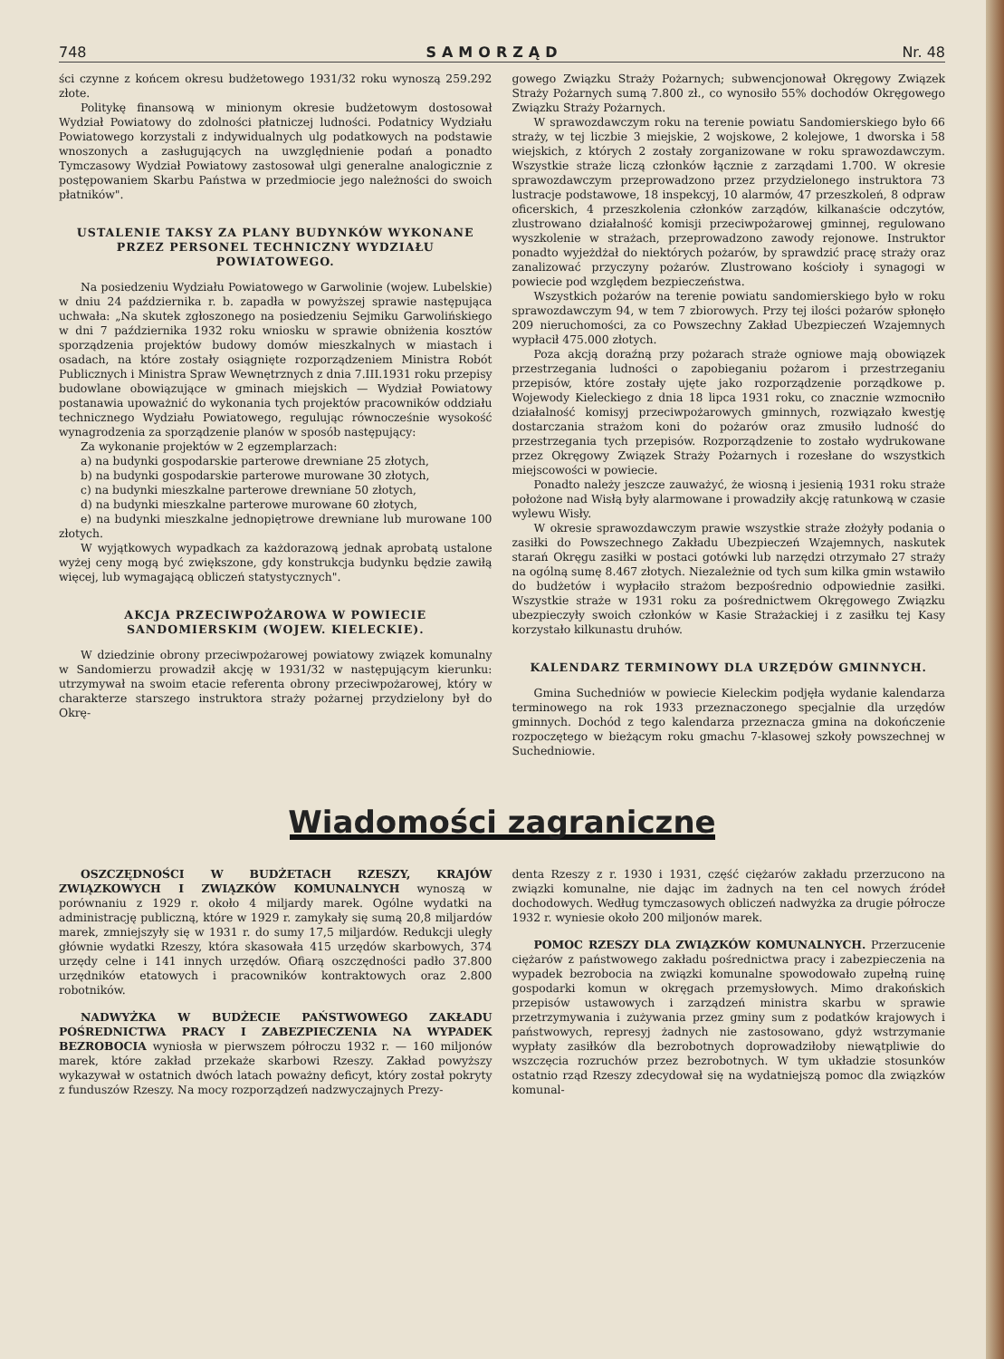748 SAMORZĄD Nr. 48
ści czynne z końcem okresu budżetowego 1931/32 roku wynoszą 259.292 złote.
Politykę finansową w minionym okresie budżetowym dostosował Wydział Powiatowy do zdolności płatniczej ludności. Podatnicy Wydziału Powiatowego korzystali z indywidualnych ulg podatkowych na podstawie wnoszonych a zasługujących na uwzględnienie podań a ponadto Tymczasowy Wydział Powiatowy zastosował ulgi generalne analogicznie z postępowaniem Skarbu Państwa w przedmiocie jego należności do swoich płatników".
USTALENIE TAKSY ZA PLANY BUDYNKÓW WYKONANE PRZEZ PERSONEL TECHNICZNY WYDZIAŁU POWIATOWEGO.
Na posiedzeniu Wydziału Powiatowego w Garwolinie (wojew. Lubelskie) w dniu 24 października r. b. zapadła w powyższej sprawie następująca uchwała: „Na skutek zgłoszonego na posiedzeniu Sejmiku Garwolińskiego w dni 7 października 1932 roku wniosku w sprawie obniżenia kosztów sporządzenia projektów budowy domów mieszkalnych w miastach i osadach, na które zostały osiągnięte rozporządzeniem Ministra Robót Publicznych i Ministra Spraw Wewnętrznych z dnia 7.III.1931 roku przepisy budowlane obowiązujące w gminach miejskich — Wydział Powiatowy postanawia upoważnić do wykonania tych projektów pracowników oddziału technicznego Wydziału Powiatowego, regulując równocześnie wysokość wynagrodzenia za sporządzenie planów w sposób następujący:
Za wykonanie projektów w 2 egzemplarzach:
a) na budynki gospodarskie parterowe drewniane 25 złotych,
b) na budynki gospodarskie parterowe murowane 30 złotych,
c) na budynki mieszkalne parterowe drewniane 50 złotych,
d) na budynki mieszkalne parterowe murowane 60 złotych,
e) na budynki mieszkalne jednopiętrowe drewniane lub murowane 100 złotych.
W wyjątkowych wypadkach za każdorazową jednak aprobatą ustalone wyżej ceny mogą być zwiększone, gdy konstrukcja budynku będzie zawiłą więcej, lub wymagającą obliczeń statystycznych".
AKCJA PRZECIWPOŻAROWA W POWIECIE SANDOMIERSKIM (WOJEW. KIELECKIE).
W dziedzinie obrony przeciwpożarowej powiatowy związek komunalny w Sandomierzu prowadził akcję w 1931/32 w następującym kierunku: utrzymywał na swoim etacie referenta obrony przeciwpożarowej, który w charakterze starszego instruktora straży pożarnej przydzielony był do Okrę-
gowego Związku Straży Pożarnych; subwencjonował Okręgowy Związek Straży Pożarnych sumą 7.800 zł., co wynosiło 55% dochodów Okręgowego Związku Straży Pożarnych.
W sprawozdawczym roku na terenie powiatu Sandomierskiego było 66 straży, w tej liczbie 3 miejskie, 2 wojskowe, 2 kolejowe, 1 dworska i 58 wiejskich, z których 2 zostały zorganizowane w roku sprawozdawczym. Wszystkie straże liczą członków łącznie z zarządami 1.700. W okresie sprawozdawczym przeprowadzono przez przydzielonego instruktora 73 lustracje podstawowe, 18 inspekcyj, 10 alarmów, 47 przeszkoleń, 8 odpraw oficerskich, 4 przeszkolenia członków zarządów, kilkanaście odczytów, zlustrowano działalność komisji przeciwpożarowej gminnej, regulowano wyszkolenie w strażach, przeprowadzono zawody rejonowe. Instruktor ponadto wyjeżdżał do niektórych pożarów, by sprawdzić pracę straży oraz zanalizować przyczyny pożarów. Zlustrowano kościoły i synagogi w powiecie pod względem bezpieczeństwa.
Wszystkich pożarów na terenie powiatu sandomierskiego było w roku sprawozdawczym 94, w tem 7 zbiorowych. Przy tej ilości pożarów spłonęło 209 nieruchomości, za co Powszechny Zakład Ubezpieczeń Wzajemnych wypłacił 475.000 złotych.
Poza akcją doraźną przy pożarach straże ogniowe mają obowiązek przestrzegania ludności o zapobieganiu pożarom i przestrzeganiu przepisów, które zostały ujęte jako rozporządzenie porządkowe p. Wojewody Kieleckiego z dnia 18 lipca 1931 roku, co znacznie wzmocniło działalność komisyj przeciwpożarowych gminnych, rozwiązało kwestję dostarczania strażom koni do pożarów oraz zmusiło ludność do przestrzegania tych przepisów. Rozporządzenie to zostało wydrukowane przez Okręgowy Związek Straży Pożarnych i rozesłane do wszystkich miejscowości w powiecie.
Ponadto należy jeszcze zauważyć, że wiosną i jesienią 1931 roku straże położone nad Wisłą były alarmowane i prowadziły akcję ratunkową w czasie wylewu Wisły.
W okresie sprawozdawczym prawie wszystkie straże złożyły podania o zasiłki do Powszechnego Zakładu Ubezpieczeń Wzajemnych, naskutek starań Okręgu zasiłki w postaci gotówki lub narzędzi otrzymało 27 straży na ogólną sumę 8.467 złotych. Niezależnie od tych sum kilka gmin wstawiło do budżetów i wypłaciło strażom bezpośrednio odpowiednie zasiłki. Wszystkie straże w 1931 roku za pośrednictwem Okręgowego Związku ubezpieczyły swoich członków w Kasie Strażackiej i z zasiłku tej Kasy korzystało kilkunastu druhów.
KALENDARZ TERMINOWY DLA URZĘDÓW GMINNYCH.
Gmina Suchedniów w powiecie Kieleckim podjęła wydanie kalendarza terminowego na rok 1933 przeznaczonego specjalnie dla urzędów gminnych. Dochód z tego kalendarza przeznacza gmina na dokończenie rozpoczętego w bieżącym roku gmachu 7-klasowej szkoły powszechnej w Suchedniowie.
Wiadomości zagraniczne
OSZCZĘDNOŚCI W BUDŻETACH RZESZY, KRAJÓW ZWIĄZKOWYCH I ZWIĄZKÓW KOMUNALNYCH wynoszą w porównaniu z 1929 r. około 4 miljardy marek. Ogólne wydatki na administrację publiczną, które w 1929 r. zamykały się sumą 20,8 miljardów marek, zmniejszyły się w 1931 r. do sumy 17,5 miljardów. Redukcji uległy głównie wydatki Rzeszy, która skasowała 415 urzędów skarbowych, 374 urzędy celne i 141 innych urzędów. Ofiarą oszczędności padło 37.800 urzędników etatowych i pracowników kontraktowych oraz 2.800 robotników.
NADWYŻKA W BUDŻECIE PAŃSTWOWEGO ZAKŁADU POŚREDNICTWA PRACY I ZABEZPIECZENIA NA WYPADEK BEZROBOCIA wyniosła w pierwszem półroczu 1932 r. — 160 miljonów marek, które zakład przekaże skarbowi Rzeszy. Zakład powyższy wykazywał w ostatnich dwóch latach poważny deficyt, który został pokryty z funduszów Rzeszy. Na mocy rozporządzeń nadzwyczajnych Prezy-
denta Rzeszy z r. 1930 i 1931, część ciężarów zakładu przerzucono na związki komunalne, nie dając im żadnych na ten cel nowych źródeł dochodowych. Według tymczasowych obliczeń nadwyżka za drugie półrocze 1932 r. wyniesie około 200 miljonów marek.
POMOC RZESZY DLA ZWIĄZKÓW KOMUNALNYCH. Przerzucenie ciężarów z państwowego zakładu pośrednictwa pracy i zabezpieczenia na wypadek bezrobocia na związki komunalne spowodowało zupełną ruinę gospodarki komun w okręgach przemysłowych. Mimo drakońskich przepisów ustawowych i zarządzeń ministra skarbu w sprawie przetrzymywania i zużywania przez gminy sum z podatków krajowych i państwowych, represyj żadnych nie zastosowano, gdyż wstrzymanie wypłaty zasiłków dla bezrobotnych doprowadziłoby niewątpliwie do wszczęcia rozruchów przez bezrobotnych. W tym układzie stosunków ostatnio rząd Rzeszy zdecydował się na wydatniejszą pomoc dla związków komunal-